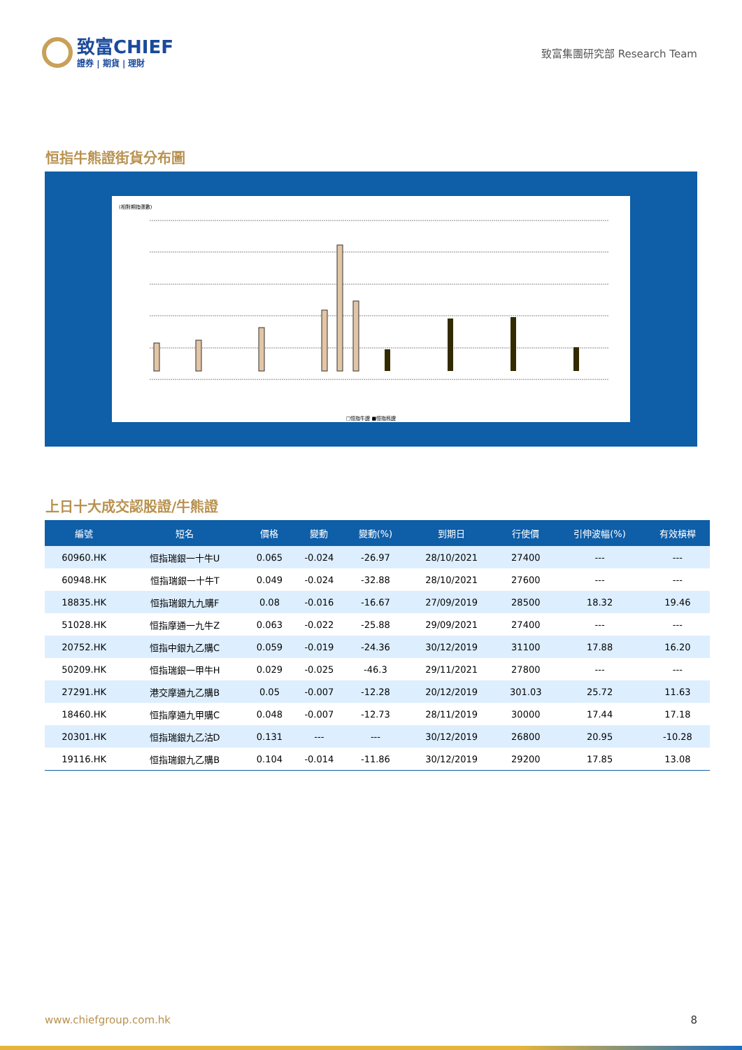致富CHIEF
證券 | 期貨 | 理財
致富集團研究部 Research Team
恒指牛熊證街貨分布圖
(相對期指張數)
□恒指牛證 ■恒指熊證
上日十大成交認股證/牛熊證
| 編號 | 短名 | 價格 | 變動 | 變動(%) | 到期日 | 行使價 | 引伸波幅(%) | 有效槓桿 |
| --- | --- | --- | --- | --- | --- | --- | --- | --- |
| 60960.HK | 恒指瑞銀一十牛U | 0.065 | -0.024 | -26.97 | 28/10/2021 | 27400 | --- | --- |
| 60948.HK | 恒指瑞銀一十牛T | 0.049 | -0.024 | -32.88 | 28/10/2021 | 27600 | --- | --- |
| 18835.HK | 恒指瑞銀九九購F | 0.08 | -0.016 | -16.67 | 27/09/2019 | 28500 | 18.32 | 19.46 |
| 51028.HK | 恒指摩通一九牛Z | 0.063 | -0.022 | -25.88 | 29/09/2021 | 27400 | --- | --- |
| 20752.HK | 恒指中銀九乙購C | 0.059 | -0.019 | -24.36 | 30/12/2019 | 31100 | 17.88 | 16.20 |
| 50209.HK | 恒指瑞銀一甲牛H | 0.029 | -0.025 | -46.3 | 29/11/2021 | 27800 | --- | --- |
| 27291.HK | 港交摩通九乙購B | 0.05 | -0.007 | -12.28 | 20/12/2019 | 301.03 | 25.72 | 11.63 |
| 18460.HK | 恒指摩通九甲購C | 0.048 | -0.007 | -12.73 | 28/11/2019 | 30000 | 17.44 | 17.18 |
| 20301.HK | 恒指瑞銀九乙沽D | 0.131 | --- | --- | 30/12/2019 | 26800 | 20.95 | -10.28 |
| 19116.HK | 恒指瑞銀九乙購B | 0.104 | -0.014 | -11.86 | 30/12/2019 | 29200 | 17.85 | 13.08 |
www.chiefgroup.com.hk 8